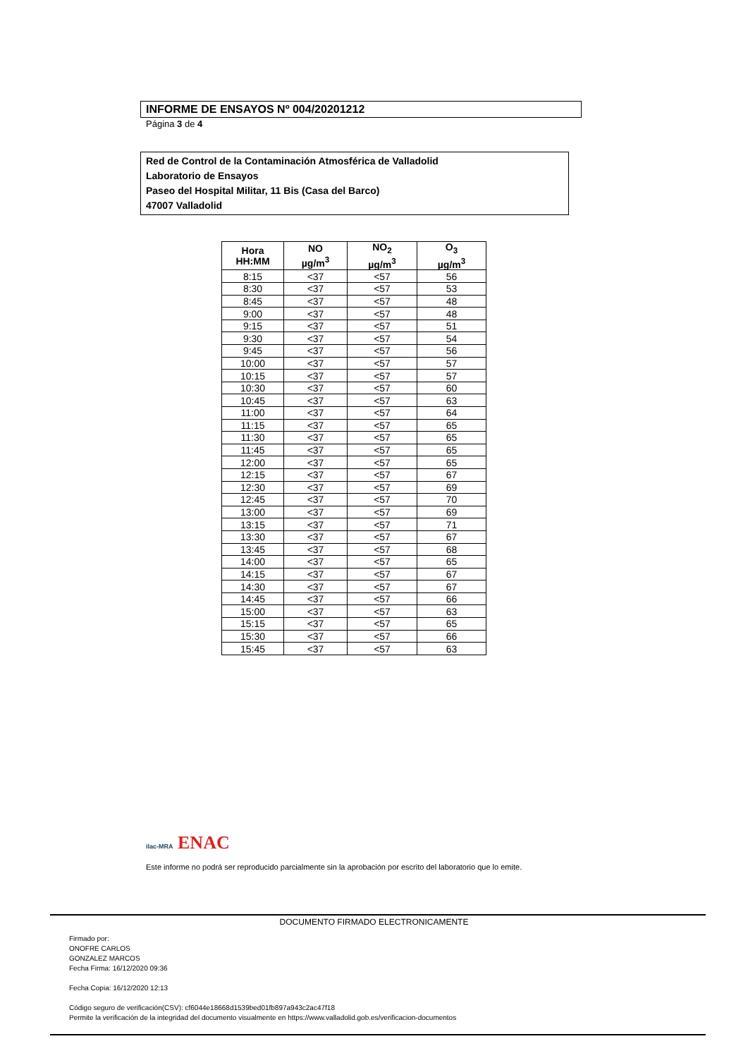INFORME DE ENSAYOS Nº 004/20201212
Página 3 de 4
Red de Control de la Contaminación Atmosférica de Valladolid
Laboratorio de Ensayos
Paseo del Hospital Militar, 11 Bis (Casa del Barco)
47007 Valladolid
| Hora HH:MM | NO µg/m<sup>3</sup> | NO<sub>2</sub> µg/m<sup>3</sup> | O<sub>3</sub> µg/m<sup>3</sup> |
| --- | --- | --- | --- |
| 8:15 | <37 | <57 | 56 |
| 8:30 | <37 | <57 | 53 |
| 8:45 | <37 | <57 | 48 |
| 9:00 | <37 | <57 | 48 |
| 9:15 | <37 | <57 | 51 |
| 9:30 | <37 | <57 | 54 |
| 9:45 | <37 | <57 | 56 |
| 10:00 | <37 | <57 | 57 |
| 10:15 | <37 | <57 | 57 |
| 10:30 | <37 | <57 | 60 |
| 10:45 | <37 | <57 | 63 |
| 11:00 | <37 | <57 | 64 |
| 11:15 | <37 | <57 | 65 |
| 11:30 | <37 | <57 | 65 |
| 11:45 | <37 | <57 | 65 |
| 12:00 | <37 | <57 | 65 |
| 12:15 | <37 | <57 | 67 |
| 12:30 | <37 | <57 | 69 |
| 12:45 | <37 | <57 | 70 |
| 13:00 | <37 | <57 | 69 |
| 13:15 | <37 | <57 | 71 |
| 13:30 | <37 | <57 | 67 |
| 13:45 | <37 | <57 | 68 |
| 14:00 | <37 | <57 | 65 |
| 14:15 | <37 | <57 | 67 |
| 14:30 | <37 | <57 | 67 |
| 14:45 | <37 | <57 | 66 |
| 15:00 | <37 | <57 | 63 |
| 15:15 | <37 | <57 | 65 |
| 15:30 | <37 | <57 | 66 |
| 15:45 | <37 | <57 | 63 |
ilac-MRA ENAC
Este informe no podrá ser reproducido parcialmente sin la aprobación por escrito del laboratorio que lo emite.
DOCUMENTO FIRMADO ELECTRONICAMENTE
Firmado por:
ONOFRE CARLOS
GONZALEZ MARCOS
Fecha Firma: 16/12/2020 09:36
Fecha Copia: 16/12/2020 12:13
Código seguro de verificación(CSV): cf6044e18668d1539bed01fb897a943c2ac47f18
Permite la verificación de la integridad del documento visualmente en https://www.valladolid.gob.es/verificacion-documentos